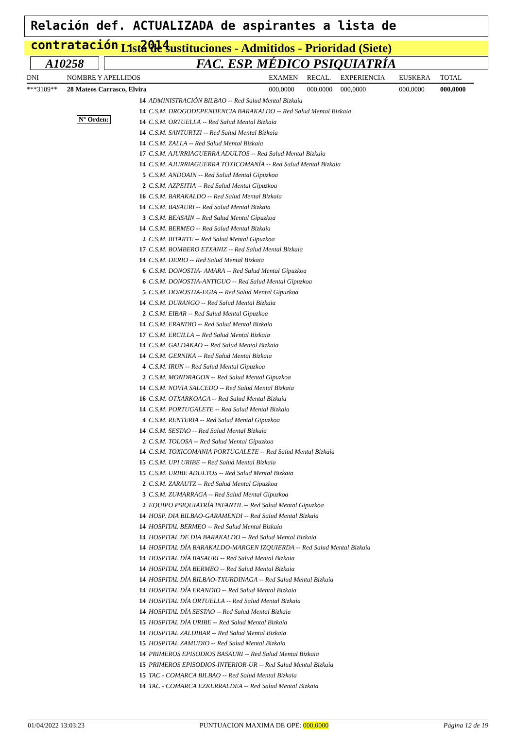Relación def. ACTUALIZADA de aspirantes a lista de contratación - 2014
Lista de sustituciones - Admitidos - Prioridad (Siete)
A10258 FAC. ESP. MÉDICO PSIQUIATRÍA
| DNI | NOMBRE Y APELLIDOS | | EXAMEN | RECAL. | EXPERIENCIA | EUSKERA | TOTAL |
| --- | --- | --- | --- | --- | --- | --- | --- |
| ***3109** | 28 Mateos Carrasco, Elvira | | 000,0000 | 000,0000 | 000,0000 | 000,0000 | 000,0000 |
Nº Orden:
14 ADMINISTRACIÓN BILBAO -- Red Salud Mental Bizkaia
14 C.S.M. DROGODEPENDENCIA BARAKALDO -- Red Salud Mental Bizkaia
14 C.S.M. ORTUELLA -- Red Salud Mental Bizkaia
14 C.S.M. SANTURTZI -- Red Salud Mental Bizkaia
14 C.S.M. ZALLA -- Red Salud Mental Bizkaia
17 C.S.M. AJURRIAGUERRA ADULTOS -- Red Salud Mental Bizkaia
14 C.S.M. AJURRIAGUERRA TOXICOMANÍA -- Red Salud Mental Bizkaia
5 C.S.M. ANDOAIN -- Red Salud Mental Gipuzkoa
2 C.S.M. AZPEITIA -- Red Salud Mental Gipuzkoa
16 C.S.M. BARAKALDO -- Red Salud Mental Bizkaia
14 C.S.M. BASAURI -- Red Salud Mental Bizkaia
3 C.S.M. BEASAIN -- Red Salud Mental Gipuzkoa
14 C.S.M. BERMEO -- Red Salud Mental Bizkaia
2 C.S.M. BITARTE -- Red Salud Mental Gipuzkoa
17 C.S.M. BOMBERO ETXANIZ -- Red Salud Mental Bizkaia
14 C.S.M. DERIO -- Red Salud Mental Bizkaia
6 C.S.M. DONOSTIA- AMARA -- Red Salud Mental Gipuzkoa
6 C.S.M. DONOSTIA-ANTIGUO -- Red Salud Mental Gipuzkoa
5 C.S.M. DONOSTIA-EGIA -- Red Salud Mental Gipuzkoa
14 C.S.M. DURANGO -- Red Salud Mental Bizkaia
2 C.S.M. EIBAR -- Red Salud Mental Gipuzkoa
14 C.S.M. ERANDIO -- Red Salud Mental Bizkaia
17 C.S.M. ERCILLA -- Red Salud Mental Bizkaia
14 C.S.M. GALDAKAO -- Red Salud Mental Bizkaia
14 C.S.M. GERNIKA -- Red Salud Mental Bizkaia
4 C.S.M. IRUN -- Red Salud Mental Gipuzkoa
2 C.S.M. MONDRAGON -- Red Salud Mental Gipuzkoa
14 C.S.M. NOVIA SALCEDO -- Red Salud Mental Bizkaia
16 C.S.M. OTXARKOAGA -- Red Salud Mental Bizkaia
14 C.S.M. PORTUGALETE -- Red Salud Mental Bizkaia
4 C.S.M. RENTERIA -- Red Salud Mental Gipuzkoa
14 C.S.M. SESTAO -- Red Salud Mental Bizkaia
2 C.S.M. TOLOSA -- Red Salud Mental Gipuzkoa
14 C.S.M. TOXICOMANIA PORTUGALETE -- Red Salud Mental Bizkaia
15 C.S.M. UPI URIBE -- Red Salud Mental Bizkaia
15 C.S.M. URIBE ADULTOS -- Red Salud Mental Bizkaia
2 C.S.M. ZARAUTZ -- Red Salud Mental Gipuzkoa
3 C.S.M. ZUMARRAGA -- Red Salud Mental Gipuzkoa
2 EQUIPO PSIQUIATRÍA INFANTIL -- Red Salud Mental Gipuzkoa
14 HOSP. DIA BILBAO-GARAMENDI -- Red Salud Mental Bizkaia
14 HOSPITAL BERMEO -- Red Salud Mental Bizkaia
14 HOSPITAL DE DIA BARAKALDO -- Red Salud Mental Bizkaia
14 HOSPITAL DÍA BARAKALDO-MARGEN IZQUIERDA -- Red Salud Mental Bizkaia
14 HOSPITAL DÍA BASAURI -- Red Salud Mental Bizkaia
14 HOSPITAL DÍA BERMEO -- Red Salud Mental Bizkaia
14 HOSPITAL DÍA BILBAO-TXURDINAGA -- Red Salud Mental Bizkaia
14 HOSPITAL DÍA ERANDIO -- Red Salud Mental Bizkaia
14 HOSPITAL DÍA ORTUELLA -- Red Salud Mental Bizkaia
14 HOSPITAL DÍA SESTAO -- Red Salud Mental Bizkaia
15 HOSPITAL DÍA URIBE -- Red Salud Mental Bizkaia
14 HOSPITAL ZALDIBAR -- Red Salud Mental Bizkaia
15 HOSPITAL ZAMUDIO -- Red Salud Mental Bizkaia
14 PRIMEROS EPISODIOS BASAURI -- Red Salud Mental Bizkaia
15 PRIMEROS EPISODIOS-INTERIOR-UR -- Red Salud Mental Bizkaia
15 TAC - COMARCA BILBAO -- Red Salud Mental Bizkaia
14 TAC - COMARCA EZKERRALDEA -- Red Salud Mental Bizkaia
01/04/2022 13:03:23 PUNTUACION MAXIMA DE OPE: 000,0000 Página 12 de 19